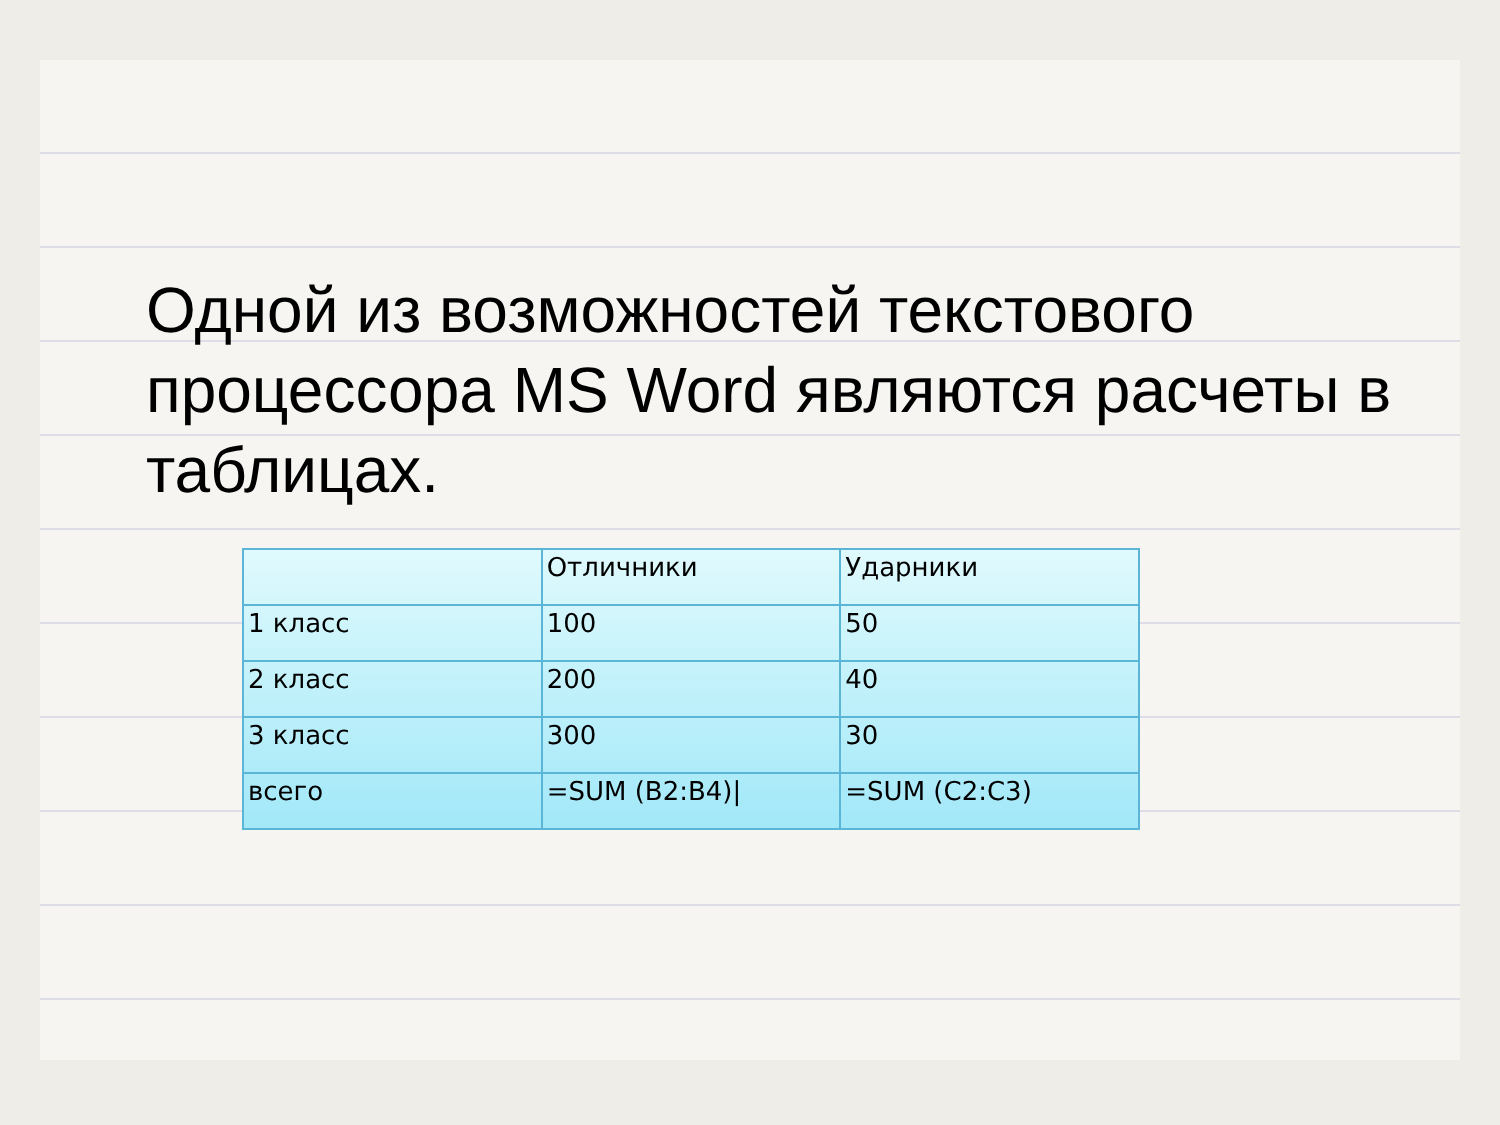Одной из возможностей текстового процессора MS Word являются расчеты в таблицах.
| | Отличники | Ударники |
| 1 класс | 100 | 50 |
| 2 класс | 200 | 40 |
| 3 класс | 300 | 30 |
| всего | =SUM (B2:B4)/ | =SUM (C2:C3) |